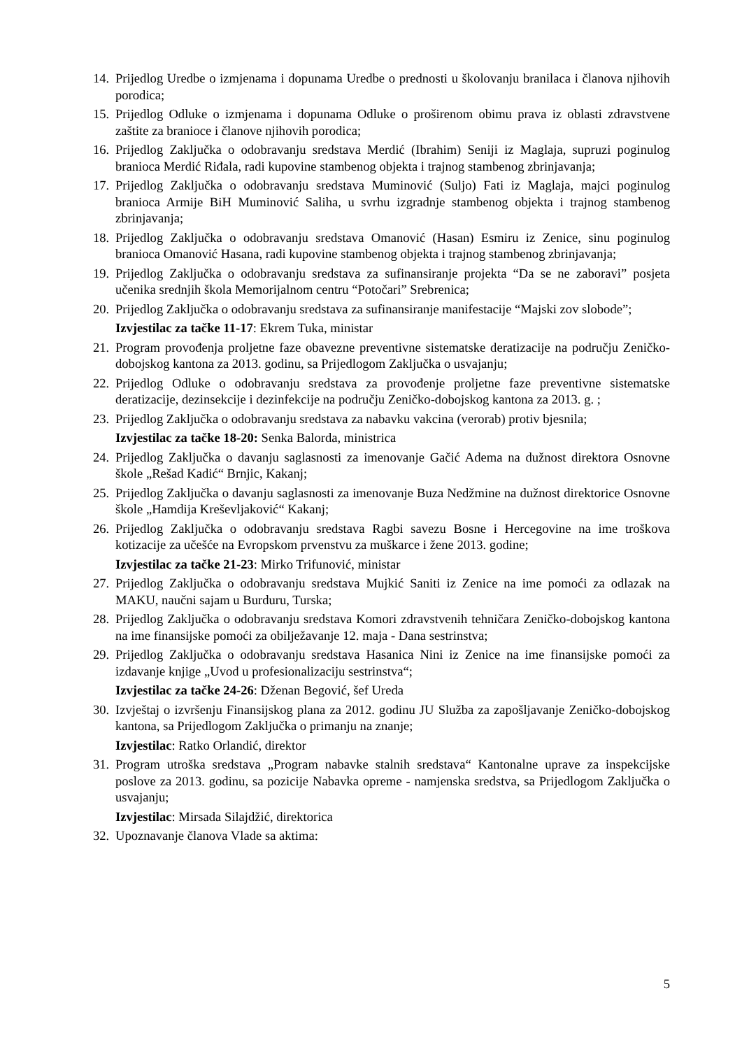14. Prijedlog Uredbe o izmjenama i dopunama Uredbe o prednosti u školovanju branilaca i članova njihovih porodica;
15. Prijedlog Odluke o izmjenama i dopunama Odluke o proširenom obimu prava iz oblasti zdravstvene zaštite za branioce i članove njihovih porodica;
16. Prijedlog Zaključka o odobravanju sredstava Merdić (Ibrahim) Seniji iz Maglaja, supruzi poginulog branioca Merdić Riđala, radi kupovine stambenog objekta i trajnog stambenog zbrinjavanja;
17. Prijedlog Zaključka o odobravanju sredstava Muminović (Suljo) Fati iz Maglaja, majci poginulog branioca Armije BiH Muminović Saliha, u svrhu izgradnje stambenog objekta i trajnog stambenog zbrinjavanja;
18. Prijedlog Zaključka o odobravanju sredstava Omanović (Hasan) Esmiru iz Zenice, sinu poginulog branioca Omanović Hasana, radi kupovine stambenog objekta i trajnog stambenog zbrinjavanja;
19. Prijedlog Zaključka o odobravanju sredstava za sufinansiranje projekta “Da se ne zaboravi” posjeta učenika srednjih škola Memorijalnom centru “Potočari” Srebrenica;
20. Prijedlog Zaključka o odobravanju sredstava za sufinansiranje manifestacije “Majski zov slobode”;
Izvjestilac za tačke 11-17: Ekrem Tuka, ministar
21. Program provođenja proljetne faze obavezne preventivne sistematske deratizacije na području Zeničko-dobojskog kantona za 2013. godinu, sa Prijedlogom Zaključka o usvajanju;
22. Prijedlog Odluke o odobravanju sredstava za provođenje proljetne faze preventivne sistematske deratizacije, dezinsekcije i dezinfekcije na području Zeničko-dobojskog kantona za 2013. g. ;
23. Prijedlog Zaključka o odobravanju sredstava za nabavku vakcina (verorab) protiv bjesnila;
Izvjestilac za tačke 18-20: Senka Balorda, ministrica
24. Prijedlog Zaključka o davanju saglasnosti za imenovanje Gačić Adema na dužnost direktora Osnovne škole „Rešad Kadić“ Brnjic, Kakanj;
25. Prijedlog Zaključka o davanju saglasnosti za imenovanje Buza Nedžmine na dužnost direktorice Osnovne škole „Hamdija Kreševljaković“ Kakanj;
26. Prijedlog Zaključka o odobravanju sredstava Ragbi savezu Bosne i Hercegovine na ime troškova kotizacije za učešće na Evropskom prvenstvu za muškarce i žene 2013. godine;
Izvjestilac za tačke 21-23: Mirko Trifunović, ministar
27. Prijedlog Zaključka o odobravanju sredstava Mujkić Saniti iz Zenice na ime pomoći za odlazak na MAKU, naučni sajam u Burduru, Turska;
28. Prijedlog Zaključka o odobravanju sredstava Komori zdravstvenih tehničara Zeničko-dobojskog kantona na ime finansijske pomoći za obilježavanje 12. maja - Dana sestrinstva;
29. Prijedlog Zaključka o odobravanju sredstava Hasanica Nini iz Zenice na ime finansijske pomoći za izdavanje knjige „Uvod u profesionalizaciju sestrinstva“;
Izvjestilac za tačke 24-26: Dženan Begović, šef Ureda
30. Izvještaj o izvršenju Finansijskog plana za 2012. godinu JU Služba za zapošljavanje Zeničko-dobojskog kantona, sa Prijedlogom Zaključka o primanju na znanje;
Izvjestilac: Ratko Orlandić, direktor
31. Program utroška sredstava „Program nabavke stalnih sredstava“ Kantonalne uprave za inspekcijske poslove za 2013. godinu, sa pozicije Nabavka opreme - namjenska sredstva, sa Prijedlogom Zaključka o usvajanju;
Izvjestilac: Mirsada Silajdžić, direktorica
32. Upoznavanje članova Vlade sa aktima:
5